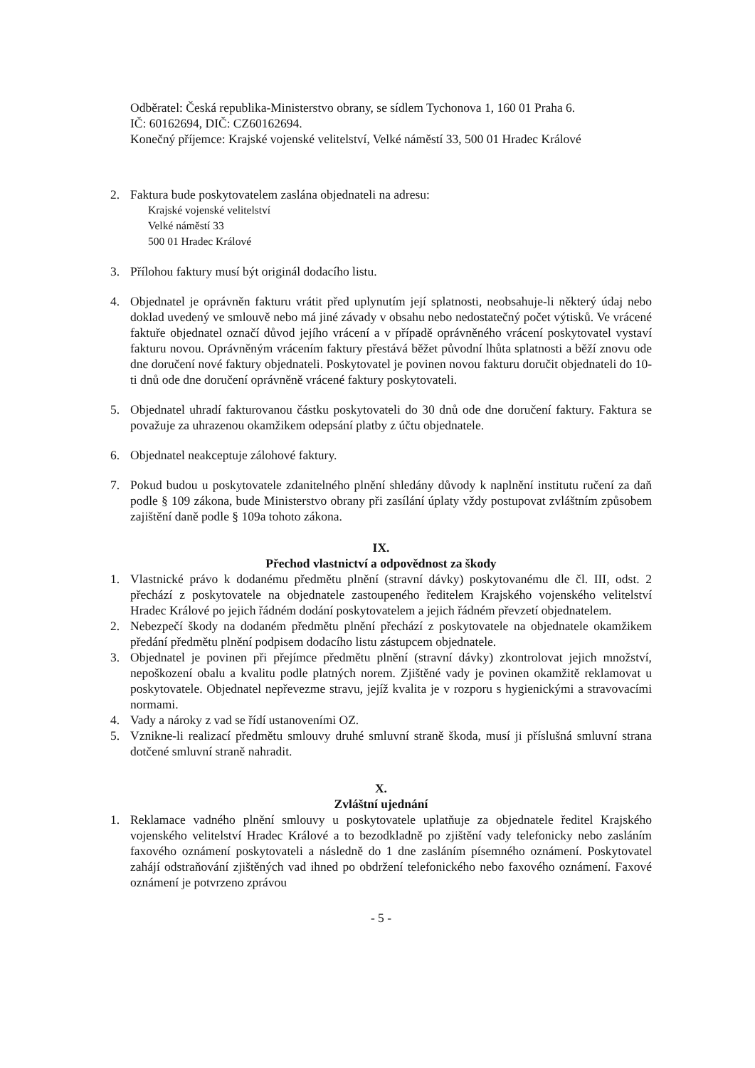Odběratel: Česká republika-Ministerstvo obrany, se sídlem Tychonova 1, 160 01 Praha 6.
IČ: 60162694, DIČ: CZ60162694.
Konečný příjemce: Krajské vojenské velitelství, Velké náměstí 33, 500 01 Hradec Králové
2. Faktura bude poskytovatelem zaslána objednateli na adresu:
Krajské vojenské velitelství
Velké náměstí 33
500 01 Hradec Králové
3. Přílohou faktury musí být originál dodacího listu.
4. Objednatel je oprávněn fakturu vrátit před uplynutím její splatnosti, neobsahuje-li některý údaj nebo doklad uvedený ve smlouvě nebo má jiné závady v obsahu nebo nedostatečný počet výtisků. Ve vrácené faktuře objednatel označí důvod jejího vrácení a v případě oprávněného vrácení poskytovatel vystaví fakturu novou. Oprávněným vrácením faktury přestává běžet původní lhůta splatnosti a běží znovu ode dne doručení nové faktury objednateli. Poskytovatel je povinen novou fakturu doručit objednateli do 10-ti dnů ode dne doručení oprávněně vrácené faktury poskytovateli.
5. Objednatel uhradí fakturovanou částku poskytovateli do 30 dnů ode dne doručení faktury. Faktura se považuje za uhrazenou okamžikem odepsání platby z účtu objednatele.
6. Objednatel neakceptuje zálohové faktury.
7. Pokud budou u poskytovatele zdanitelného plnění shledány důvody k naplnění institutu ručení za daň podle § 109 zákona, bude Ministerstvo obrany při zasílání úplaty vždy postupovat zvláštním způsobem zajištění daně podle § 109a tohoto zákona.
IX.
Přechod vlastnictví a odpovědnost za škody
1. Vlastnické právo k dodanému předmětu plnění (stravní dávky) poskytovanému dle čl. III, odst. 2 přechází z poskytovatele na objednatele zastoupeného ředitelem Krajského vojenského velitelství Hradec Králové po jejich řádném dodání poskytovatelem a jejich řádném převzetí objednatelem.
2. Nebezpečí škody na dodaném předmětu plnění přechází z poskytovatele na objednatele okamžikem předání předmětu plnění podpisem dodacího listu zástupcem objednatele.
3. Objednatel je povinen při přejímce předmětu plnění (stravní dávky) zkontrolovat jejich množství, nepoškození obalu a kvalitu podle platných norem. Zjištěné vady je povinen okamžitě reklamovat u poskytovatele. Objednatel nepřevezme stravu, jejíž kvalita je v rozporu s hygienickými a stravovacími normami.
4. Vady a nároky z vad se řídí ustanoveními OZ.
5. Vznikne-li realizací předmětu smlouvy druhé smluvní straně škoda, musí ji příslušná smluvní strana dotčené smluvní straně nahradit.
X.
Zvláštní ujednání
1. Reklamace vadného plnění smlouvy u poskytovatele uplatňuje za objednatele ředitel Krajského vojenského velitelství Hradec Králové a to bezodkladně po zjištění vady telefonicky nebo zasláním faxového oznámení poskytovateli a následně do 1 dne zasláním písemného oznámení. Poskytovatel zahájí odstraňování zjištěných vad ihned po obdržení telefonického nebo faxového oznámení. Faxové oznámení je potvrzeno zprávou
- 5 -